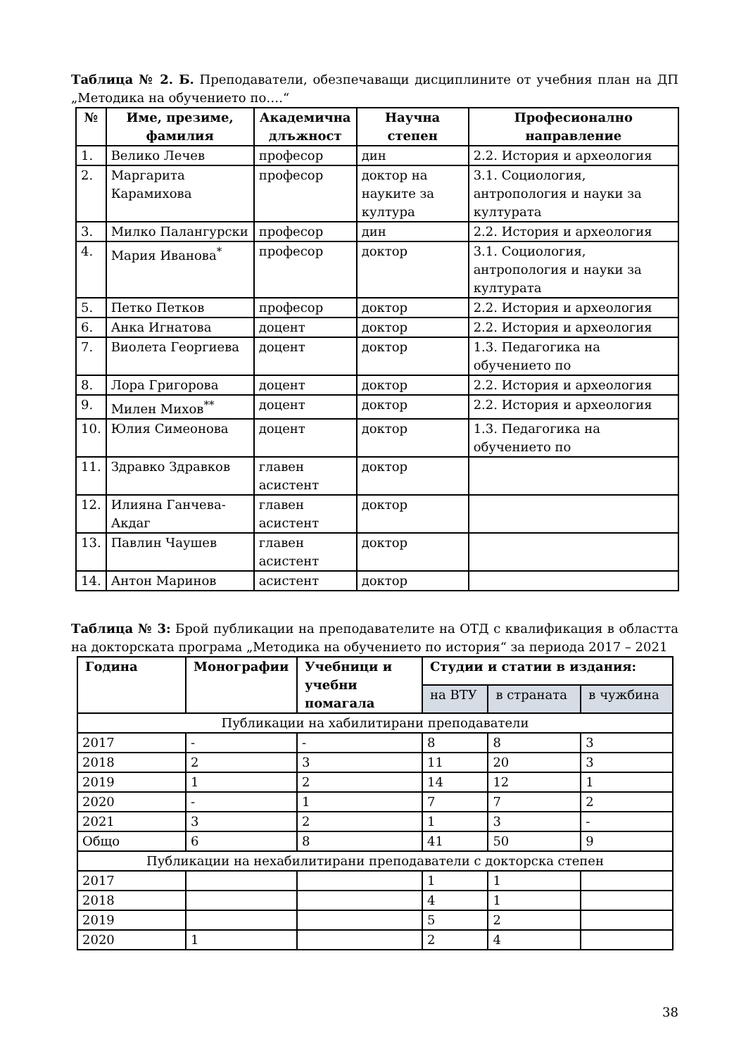Таблица № 2. Б. Преподаватели, обезпечаващи дисциплините от учебния план на ДП „Методика на обучението по….“
| № | Име, презиме, фамилия | Академична длъжност | Научна степен | Професионално направление |
| --- | --- | --- | --- | --- |
| 1. | Велико Лечев | професор | дин | 2.2. История и археология |
| 2. | Маргарита Карамихова | професор | доктор на науките за култура | 3.1. Социология, антропология и науки за културата |
| 3. | Милко Палангурски | професор | дин | 2.2. История и археология |
| 4. | Мария Иванова<sup>*</sup> | професор | доктор | 3.1. Социология, антропология и науки за културата |
| 5. | Петко Петков | професор | доктор | 2.2. История и археология |
| 6. | Анка Игнатова | доцент | доктор | 2.2. История и археология |
| 7. | Виолета Георгиева | доцент | доктор | 1.3. Педагогика на обучението по |
| 8. | Лора Григорова | доцент | доктор | 2.2. История и археология |
| 9. | Милен Михов<sup>**</sup> | доцент | доктор | 2.2. История и археология |
| 10. | Юлия Симеонова | доцент | доктор | 1.3. Педагогика на обучението по |
| 11. | Здравко Здравков | главен асистент | доктор | |
| 12. | Илияна Ганчева-Акдаг | главен асистент | доктор | |
| 13. | Павлин Чаушев | главен асистент | доктор | |
| 14. | Антон Маринов | асистент | доктор | |
Таблица № 3: Брой публикации на преподавателите на ОТД с квалификация в областта на докторската програма „Методика на обучението по история“ за периода 2017 – 2021
| Година | Монографии | Учебници и учебни помагала | Студии и статии в издания: | | |
| --- | --- | --- | --- | --- | --- |
| | | | на ВТУ | в страната | в чужбина |
| Публикации на хабилитирани преподаватели | | | | | |
| 2017 | - | - | 8 | 8 | 3 |
| 2018 | 2 | 3 | 11 | 20 | 3 |
| 2019 | 1 | 2 | 14 | 12 | 1 |
| 2020 | - | 1 | 7 | 7 | 2 |
| 2021 | 3 | 2 | 1 | 3 | - |
| Общо | 6 | 8 | 41 | 50 | 9 |
| Публикации на нехабилитирани преподаватели с докторска степен | | | | | |
| 2017 | | | 1 | 1 | |
| 2018 | | | 4 | 1 | |
| 2019 | | | 5 | 2 | |
| 2020 | 1 | | 2 | 4 | |
38